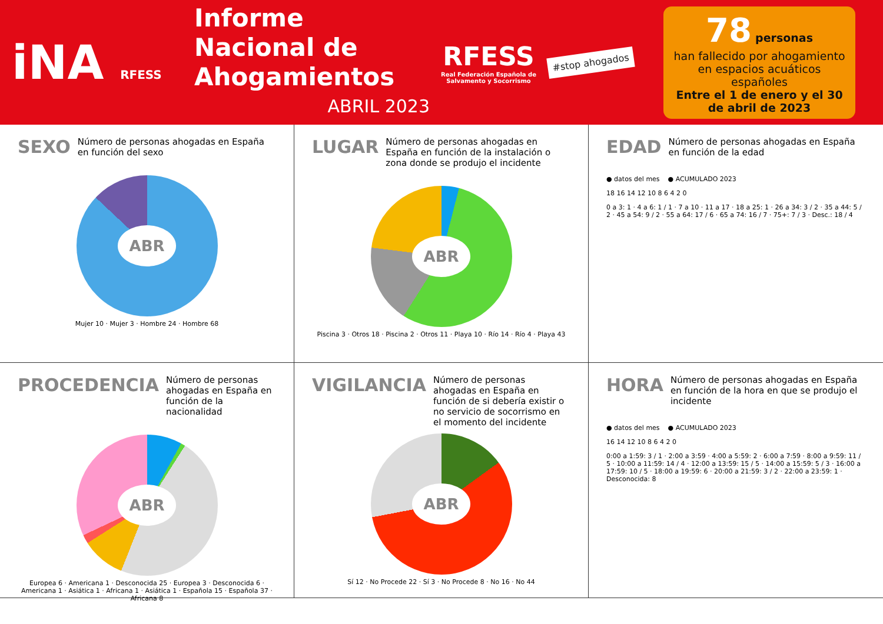iNA RFESS
Informe Nacional de Ahogamientos
ABRIL 2023
RFESS
Real Federación Española de Salvamento y Socorrismo
#stop ahogados
78 personas
han fallecido por ahogamiento en espacios acuáticos españoles
Entre el 1 de enero y el 30 de abril de 2023
SEXO Número de personas ahogadas en España en función del sexo
ABR
Mujer 10 · Mujer 3 · Hombre 24 · Hombre 68
LUGAR Número de personas ahogadas en España en función de la instalación o zona donde se produjo el incidente
ABR
Piscina 3 · Otros 18 · Piscina 2 · Otros 11 · Playa 10 · Río 14 · Río 4 · Playa 43
EDAD Número de personas ahogadas en España en función de la edad
● datos del mes ● ACUMULADO 2023
18 16 14 12 10 8 6 4 2 0
0 a 3: 1 · 4 a 6: 1 / 1 · 7 a 10 · 11 a 17 · 18 a 25: 1 · 26 a 34: 3 / 2 · 35 a 44: 5 / 2 · 45 a 54: 9 / 2 · 55 a 64: 17 / 6 · 65 a 74: 16 / 7 · 75+: 7 / 3 · Desc.: 18 / 4
PROCEDENCIA Número de personas ahogadas en España en función de la nacionalidad
ABR
Europea 6 · Americana 1 · Desconocida 25 · Europea 3 · Desconocida 6 · Americana 1 · Asiática 1 · Africana 1 · Asiática 1 · Española 15 · Española 37 · Africana 8
VIGILANCIA Número de personas ahogadas en España en función de si debería existir o no servicio de socorrismo en el momento del incidente
ABR
Sí 12 · No Procede 22 · Sí 3 · No Procede 8 · No 16 · No 44
HORA Número de personas ahogadas en España en función de la hora en que se produjo el incidente
● datos del mes ● ACUMULADO 2023
16 14 12 10 8 6 4 2 0
0:00 a 1:59: 3 / 1 · 2:00 a 3:59 · 4:00 a 5:59: 2 · 6:00 a 7:59 · 8:00 a 9:59: 11 / 5 · 10:00 a 11:59: 14 / 4 · 12:00 a 13:59: 15 / 5 · 14:00 a 15:59: 5 / 3 · 16:00 a 17:59: 10 / 5 · 18:00 a 19:59: 6 · 20:00 a 21:59: 3 / 2 · 22:00 a 23:59: 1 · Desconocida: 8